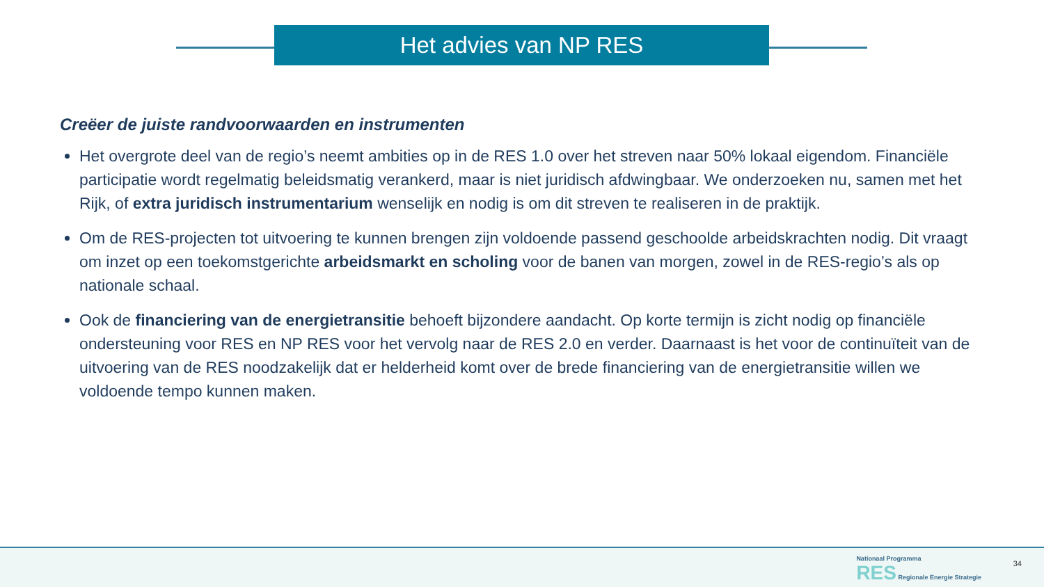Het advies van NP RES
Creëer de juiste randvoorwaarden en instrumenten
Het overgrote deel van de regio’s neemt ambities op in de RES 1.0 over het streven naar 50% lokaal eigendom. Financiële participatie wordt regelmatig beleidsmatig verankerd, maar is niet juridisch afdwingbaar. We onderzoeken nu, samen met het Rijk, of extra juridisch instrumentarium wenselijk en nodig is om dit streven te realiseren in de praktijk.
Om de RES-projecten tot uitvoering te kunnen brengen zijn voldoende passend geschoolde arbeidskrachten nodig. Dit vraagt om inzet op een toekomstgerichte arbeidsmarkt en scholing voor de banen van morgen, zowel in de RES-regio’s als op nationale schaal.
Ook de financiering van de energietransitie behoeft bijzondere aandacht. Op korte termijn is zicht nodig op financiële ondersteuning voor RES en NP RES voor het vervolg naar de RES 2.0 en verder. Daarnaast is het voor de continuïteit van de uitvoering van de RES noodzakelijk dat er helderheid komt over de brede financiering van de energietransitie willen we voldoende tempo kunnen maken.
Nationaal Programma
RES Regionale Energie Strategie
34